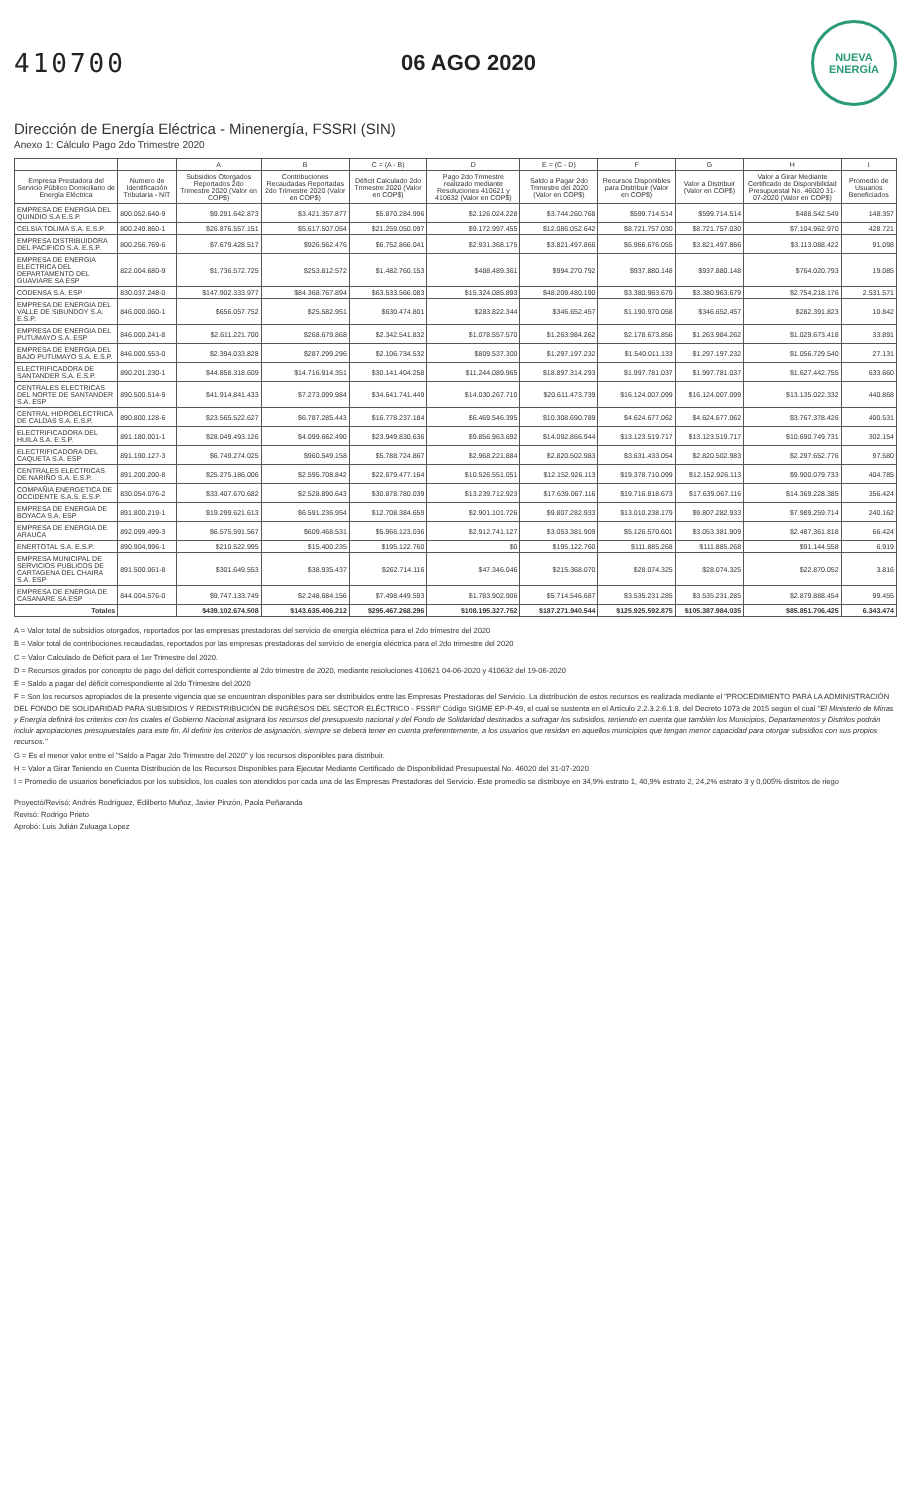410700
06 AGO 2020
NUEVA
ENERGÍA
Dirección de Energía Eléctrica - Minenergía, FSSRI (SIN)
Anexo 1: Cálculo Pago 2do Trimestre 2020
| | | A | B | C = (A - B) | D | E = (C - D) | F | G | H | I |
| --- | --- | --- | --- | --- | --- | --- | --- | --- | --- | --- |
| Empresa Prestadora del Servicio Público Domiciliario de Energía Eléctrica | Numero de Identificación Tributaria - NIT | Subsidios Otorgados Reportados 2do Trimestre 2020 (Valor en COP$) | Contribuciones Recaudadas Reportadas 2do Trimestre 2020 (Valor en COP$) | Déficit Calculado 2do Trimestre 2020 (Valor en COP$) | Pago 2do Trimestre realizado mediante Resoluciones 410621 y 410632 (Valor en COP$) | Saldo a Pagar 2do Trimestre del 2020 (Valor en COP$) | Recursos Disponibles para Distribuir (Valor en COP$) | Valor a Distribuir (Valor en COP$) | Valor a Girar Mediante Certificado de Disponibilidad Presupuestal No. 46020 31-07-2020 (Valor en COP$) | Promedio de Usuarios Beneficiados |
| EMPRESA DE ENERGIA DEL QUINDIO S.A E.S.P. | 800.052.640-9 | $9.291.642.873 | $3.421.357.877 | $5.870.284.996 | $2.126.024.228 | $3.744.260.768 | $599.714.514 | $599.714.514 | $488.542.549 | 148.357 |
| CELSIA TOLIMA S.A. E.S.P. | 800.249.860-1 | $26.876.557.151 | $5.617.507.054 | $21.259.050.097 | $9.172.997.455 | $12.086.052.642 | $8.721.757.030 | $8.721.757.030 | $7.104.962.970 | 428.721 |
| EMPRESA DISTRIBUIDORA DEL PACIFICO S.A. E.S.P. | 800.256.769-6 | $7.679.428.517 | $926.562.476 | $6.752.866.041 | $2.931.368.175 | $3.821.497.866 | $6.966.676.055 | $3.821.497.866 | $3.113.088.422 | 91.098 |
| EMPRESA DE ENERGIA ELECTRICA DEL DEPARTAMENTO DEL GUAVIARE SA ESP | 822.004.680-9 | $1.736.572.725 | $253.812.572 | $1.482.760.153 | $488.489.361 | $994.270.792 | $937.880.148 | $937.880.148 | $764.020.793 | 19.085 |
| CODENSA S.A. ESP | 830.037.248-0 | $147.902.333.977 | $84.368.767.894 | $63.533.566.083 | $15.324.085.893 | $48.209.480.190 | $3.380.963.679 | $3.380.963.679 | $2.754.218.176 | 2.531.571 |
| EMPRESA DE ENERGIA DEL VALLE DE SIBUNDOY S.A. E.S.P. | 846.000.060-1 | $656.057.752 | $25.582.951 | $630.474.801 | $283.822.344 | $346.652.457 | $1.190.970.058 | $346.652.457 | $282.391.823 | 10.842 |
| EMPRESA DE ENERGIA DEL PUTUMAYO S.A. ESP | 846.000.241-8 | $2.611.221.700 | $268.679.868 | $2.342.541.832 | $1.078.557.570 | $1.263.984.262 | $2.178.673.856 | $1.263.984.262 | $1.029.673.418 | 33.891 |
| EMPRESA DE ENERGIA DEL BAJO PUTUMAYO S.A. E.S.P. | 846.000.553-0 | $2.394.033.828 | $287.299.296 | $2.106.734.532 | $809.537.300 | $1.297.197.232 | $1.540.011.133 | $1.297.197.232 | $1.056.729.540 | 27.131 |
| ELECTRIFICADORA DE SANTANDER S.A. E.S.P. | 890.201.230-1 | $44.858.318.609 | $14.716.914.351 | $30.141.404.258 | $11.244.089.965 | $18.897.314.293 | $1.997.781.037 | $1.997.781.037 | $1.627.442.755 | 633.660 |
| CENTRALES ELECTRICAS DEL NORTE DE SANTANDER S.A. ESP | 890.500.514-9 | $41.914.841.433 | $7.273.099.984 | $34.641.741.449 | $14.030.267.710 | $20.611.473.739 | $16.124.007.099 | $16.124.007.099 | $13.135.022.332 | 440.868 |
| CENTRAL HIDROELECTRICA DE CALDAS S.A. E.S.P. | 890.800.128-6 | $23.565.522.627 | $6.787.285.443 | $16.778.237.184 | $6.469.546.395 | $10.308.690.789 | $4.624.677.062 | $4.624.677.062 | $3.767.378.426 | 400.531 |
| ELECTRIFICADORA DEL HUILA S.A. E.S.P. | 891.180.001-1 | $28.049.493.126 | $4.099.662.490 | $23.949.830.636 | $9.856.963.692 | $14.092.866.944 | $13.123.519.717 | $13.123.519.717 | $10.690.749.731 | 302.154 |
| ELECTRIFICADORA DEL CAQUETA S.A. ESP | 891.190.127-3 | $6.749.274.025 | $960.549.158 | $5.788.724.867 | $2.968.221.884 | $2.820.502.983 | $3.631.433.054 | $2.820.502.983 | $2.297.652.776 | 97.580 |
| CENTRALES ELECTRICAS DE NARIÑO S.A. E.S.P. | 891.200.200-8 | $25.275.186.006 | $2.595.708.842 | $22.679.477.164 | $10.526.551.051 | $12.152.926.113 | $19.378.710.099 | $12.152.926.113 | $9.900.079.733 | 404.785 |
| COMPAÑIA ENERGETICA DE OCCIDENTE S.A.S. E.S.P. | 830.054.076-2 | $33.407.670.682 | $2.528.890.643 | $30.878.780.039 | $13.239.712.923 | $17.639.067.116 | $19.716.818.673 | $17.639.067.116 | $14.369.228.385 | 356.424 |
| EMPRESA DE ENERGIA DE BOYACA S.A. ESP | 891.800.219-1 | $19.299.621.613 | $6.591.236.954 | $12.708.384.659 | $2.901.101.726 | $9.807.282.933 | $13.010.238.179 | $9.807.282.933 | $7.989.259.714 | 240.162 |
| EMPRESA DE ENERGIA DE ARAUCA | 892.099.499-3 | $6.575.591.567 | $609.468.531 | $5.966.123.036 | $2.912.741.127 | $3.053.381.909 | $5.126.570.601 | $3.053.381.909 | $2.487.361.818 | 66.424 |
| ENERTOTAL S.A. E.S.P. | 890.904.996-1 | $210.522.995 | $15.400.235 | $195.122.760 | $0 | $195.122.760 | $111.885.268 | $111.885.268 | $91.144.558 | 6.919 |
| EMPRESA MUNICIPAL DE SERVICIOS PUBLICOS DE CARTAGENA DEL CHAIRA S.A. ESP | 891.500.061-8 | $301.649.553 | $38.935.437 | $262.714.116 | $47.346.046 | $215.368.070 | $28.074.325 | $28.074.325 | $22.870.052 | 3.816 |
| EMPRESA DE ENERGIA DE CASANARE SA ESP | 844.004.576-0 | $9.747.133.749 | $2.248.684.156 | $7.498.449.593 | $1.783.902.906 | $5.714.546.687 | $3.535.231.285 | $3.535.231.285 | $2.879.888.454 | 99.455 |
| Totales | | $439.102.674.508 | $143.635.406.212 | $295.467.268.296 | $108.195.327.752 | $187.271.940.544 | $125.925.592.875 | $105.387.984.035 | $85.851.706.425 | 6.343.474 |
A = Valor total de subsidios otorgados, reportados por las empresas prestadoras del servicio de energía eléctrica para el 2do trimestre del 2020
B = Valor total de contribuciones recaudadas, reportados por las empresas prestadoras del servicio de energía eléctrica para el 2do trimestre del 2020
C = Valor Calculado de Déficit para el 1er Trimestre del 2020.
D = Recursos girados por concepto de pago del déficit correspondiente al 2do trimestre de 2020, mediante resoluciones 410621 04-06-2020 y 410632 del 19-06-2020
E = Saldo a pagar del déficit correspondiente al 2do Trimestre del 2020
F = Son los recursos apropiados de la presente vigencia que se encuentran disponibles para ser distribuidos entre las Empresas Prestadoras del Servicio. La distribución de estos recursos es realizada mediante el "PROCEDIMIENTO PARA LA ADMINISTRACIÓN DEL FONDO DE SOLIDARIDAD PARA SUBSIDIOS Y REDISTRIBUCIÓN DE INGRESOS DEL SECTOR ELÉCTRICO - FSSRI" Código SIGME EP-P-49, el cual se sustenta en el Artículo 2.2.3.2.6.1.8. del Decreto 1073 de 2015 según el cual "El Ministerio de Minas y Energía definirá los criterios con los cuales el Gobierno Nacional asignará los recursos del presupuesto nacional y del Fondo de Solidaridad destinados a sufragar los subsidios, teniendo en cuenta que también los Municipios, Departamentos y Distritos podrán incluir apropiaciones presupuestales para este fin. Al definir los criterios de asignación, siempre se deberá tener en cuenta preferentemente, a los usuarios que residan en aquellos municipios que tengan menor capacidad para otorgar subsidios con sus propios recursos."
G = Es el menor valor entre el "Saldo a Pagar 2do Trimestre del 2020" y los recursos disponibles para distribuir.
H = Valor a Girar Teniendo en Cuenta Distribución de los Recursos Disponibles para Ejecutar Mediante Certificado de Disponibilidad Presupuestal No. 46020 del 31-07-2020
I = Promedio de usuarios beneficiados por los subsidios, los cuales son atendidos por cada una de las Empresas Prestadoras del Servicio. Este promedio se distribuye en 34,9% estrato 1, 40,9% estrato 2, 24,2% estrato 3 y 0,005% distritos de riego
Proyectó/Revisó: Andrés Rodríguez, Edilberto Muñoz, Javier Pinzón, Paola Peñaranda
Revisó: Rodrigo Prieto
Aprobó: Luis Julián Zuluaga Lopez